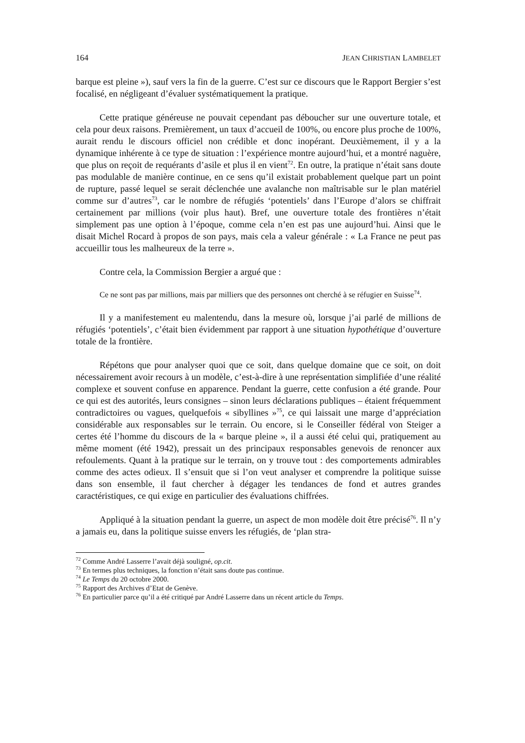164 JEAN CHRISTIAN LAMBELET
barque est pleine »), sauf vers la fin de la guerre. C’est sur ce discours que le Rapport Bergier s’est focalisé, en négligeant d’évaluer systématiquement la pratique.
Cette pratique généreuse ne pouvait cependant pas déboucher sur une ouverture totale, et cela pour deux raisons. Premièrement, un taux d’accueil de 100%, ou encore plus proche de 100%, aurait rendu le discours officiel non crédible et donc inopérant. Deuxièmement, il y a la dynamique inhérente à ce type de situation : l’expérience montre aujourd’hui, et a montré naguère, que plus on reçoit de requérants d’asile et plus il en vient<sup>72</sup>. En outre, la pratique n’était sans doute pas modulable de manière continue, en ce sens qu’il existait probablement quelque part un point de rupture, passé lequel se serait déclenchée une avalanche non maîtrisable sur le plan matériel comme sur d’autres<sup>73</sup>, car le nombre de réfugiés ‘potentiels’ dans l’Europe d’alors se chiffrait certainement par millions (voir plus haut). Bref, une ouverture totale des frontières n’était simplement pas une option à l’époque, comme cela n’en est pas une aujourd’hui. Ainsi que le disait Michel Rocard à propos de son pays, mais cela a valeur générale : « La France ne peut pas accueillir tous les malheureux de la terre ».
Contre cela, la Commission Bergier a argué que :
Ce ne sont pas par millions, mais par milliers que des personnes ont cherché à se réfugier en Suisse<sup>74</sup>.
Il y a manifestement eu malentendu, dans la mesure où, lorsque j’ai parlé de millions de réfugiés ‘potentiels’, c’était bien évidemment par rapport à une situation hypothétique d’ouverture totale de la frontière.
Répétons que pour analyser quoi que ce soit, dans quelque domaine que ce soit, on doit nécessairement avoir recours à un modèle, c’est-à-dire à une représentation simplifiée d’une réalité complexe et souvent confuse en apparence. Pendant la guerre, cette confusion a été grande. Pour ce qui est des autorités, leurs consignes – sinon leurs déclarations publiques – étaient fréquemment contradictoires ou vagues, quelquefois « sibyllines »<sup>75</sup>, ce qui laissait une marge d’appréciation considérable aux responsables sur le terrain. Ou encore, si le Conseiller fédéral von Steiger a certes été l’homme du discours de la « barque pleine », il a aussi été celui qui, pratiquement au même moment (été 1942), pressait un des principaux responsables genevois de renoncer aux refoulements. Quant à la pratique sur le terrain, on y trouve tout : des comportements admirables comme des actes odieux. Il s’ensuit que si l’on veut analyser et comprendre la politique suisse dans son ensemble, il faut chercher à dégager les tendances de fond et autres grandes caractéristiques, ce qui exige en particulier des évaluations chiffrées.
Appliqué à la situation pendant la guerre, un aspect de mon modèle doit être précisé<sup>76</sup>. Il n’y a jamais eu, dans la politique suisse envers les réfugiés, de ‘plan stra-
<sup>72</sup> Comme André Lasserre l’avait déjà souligné, op.cit.
<sup>73</sup> En termes plus techniques, la fonction n’était sans doute pas continue.
<sup>74</sup> Le Temps du 20 octobre 2000.
<sup>75</sup> Rapport des Archives d’Etat de Genève.
<sup>76</sup> En particulier parce qu’il a été critiqué par André Lasserre dans un récent article du Temps.